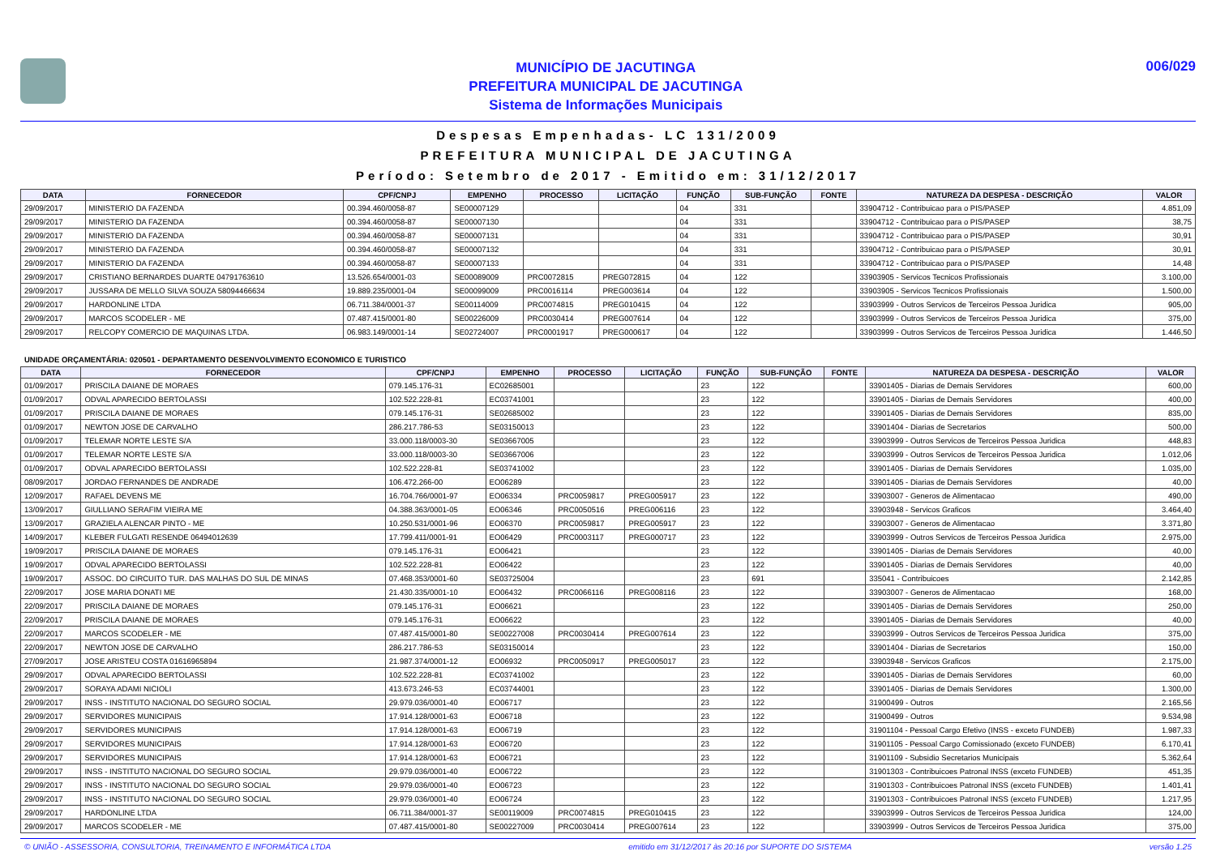MUNICÍPIO DE JACUTINGA
PREFEITURA MUNICIPAL DE JACUTINGA
Sistema de Informações Municipais
006/029
Despesas Empenhadas- LC 131/2009
PREFEITURA MUNICIPAL DE JACUTINGA
Período: Setembro de 2017 - Emitido em: 31/12/2017
| DATA | FORNECEDOR | CPF/CNPJ | EMPENHO | PROCESSO | LICITAÇÃO | FUNÇÃO | SUB-FUNÇÃO | FONTE | NATUREZA DA DESPESA - DESCRIÇÃO | VALOR |
| --- | --- | --- | --- | --- | --- | --- | --- | --- | --- | --- |
| 29/09/2017 | MINISTERIO DA FAZENDA | 00.394.460/0058-87 | SE00007129 | | | 04 | 331 | | 33904712 - Contribuicao para o PIS/PASEP | 4.851,09 |
| 29/09/2017 | MINISTERIO DA FAZENDA | 00.394.460/0058-87 | SE00007130 | | | 04 | 331 | | 33904712 - Contribuicao para o PIS/PASEP | 38,75 |
| 29/09/2017 | MINISTERIO DA FAZENDA | 00.394.460/0058-87 | SE00007131 | | | 04 | 331 | | 33904712 - Contribuicao para o PIS/PASEP | 30,91 |
| 29/09/2017 | MINISTERIO DA FAZENDA | 00.394.460/0058-87 | SE00007132 | | | 04 | 331 | | 33904712 - Contribuicao para o PIS/PASEP | 30,91 |
| 29/09/2017 | MINISTERIO DA FAZENDA | 00.394.460/0058-87 | SE00007133 | | | 04 | 331 | | 33904712 - Contribuicao para o PIS/PASEP | 14,48 |
| 29/09/2017 | CRISTIANO BERNARDES DUARTE 04791763610 | 13.526.654/0001-03 | SE00089009 | PRC0072815 | PREG072815 | 04 | 122 | | 33903905 - Servicos Tecnicos Profissionais | 3.100,00 |
| 29/09/2017 | JUSSARA DE MELLO SILVA SOUZA 58094466634 | 19.889.235/0001-04 | SE00099009 | PRC0016114 | PREG003614 | 04 | 122 | | 33903905 - Servicos Tecnicos Profissionais | 1.500,00 |
| 29/09/2017 | HARDONLINE LTDA | 06.711.384/0001-37 | SE00114009 | PRC0074815 | PREG010415 | 04 | 122 | | 33903999 - Outros Servicos de Terceiros Pessoa Juridica | 905,00 |
| 29/09/2017 | MARCOS SCODELER - ME | 07.487.415/0001-80 | SE00226009 | PRC0030414 | PREG007614 | 04 | 122 | | 33903999 - Outros Servicos de Terceiros Pessoa Juridica | 375,00 |
| 29/09/2017 | RELCOPY COMERCIO DE MAQUINAS LTDA. | 06.983.149/0001-14 | SE02724007 | PRC0001917 | PREG000617 | 04 | 122 | | 33903999 - Outros Servicos de Terceiros Pessoa Juridica | 1.446,50 |
UNIDADE ORÇAMENTÁRIA: 020501 - DEPARTAMENTO DESENVOLVIMENTO ECONOMICO E TURISTICO
| DATA | FORNECEDOR | CPF/CNPJ | EMPENHO | PROCESSO | LICITAÇÃO | FUNÇÃO | SUB-FUNÇÃO | FONTE | NATUREZA DA DESPESA - DESCRIÇÃO | VALOR |
| --- | --- | --- | --- | --- | --- | --- | --- | --- | --- | --- |
| 01/09/2017 | PRISCILA DAIANE DE MORAES | 079.145.176-31 | EC02685001 | | | 23 | 122 | | 33901405 - Diarias de Demais Servidores | 600,00 |
| 01/09/2017 | ODVAL APARECIDO BERTOLASSI | 102.522.228-81 | EC03741001 | | | 23 | 122 | | 33901405 - Diarias de Demais Servidores | 400,00 |
| 01/09/2017 | PRISCILA DAIANE DE MORAES | 079.145.176-31 | SE02685002 | | | 23 | 122 | | 33901405 - Diarias de Demais Servidores | 835,00 |
| 01/09/2017 | NEWTON JOSE DE CARVALHO | 286.217.786-53 | SE03150013 | | | 23 | 122 | | 33901404 - Diarias de Secretarios | 500,00 |
| 01/09/2017 | TELEMAR NORTE LESTE S/A | 33.000.118/0003-30 | SE03667005 | | | 23 | 122 | | 33903999 - Outros Servicos de Terceiros Pessoa Juridica | 448,83 |
| 01/09/2017 | TELEMAR NORTE LESTE S/A | 33.000.118/0003-30 | SE03667006 | | | 23 | 122 | | 33903999 - Outros Servicos de Terceiros Pessoa Juridica | 1.012,06 |
| 01/09/2017 | ODVAL APARECIDO BERTOLASSI | 102.522.228-81 | SE03741002 | | | 23 | 122 | | 33901405 - Diarias de Demais Servidores | 1.035,00 |
| 08/09/2017 | JORDAO FERNANDES DE ANDRADE | 106.472.266-00 | EO06289 | | | 23 | 122 | | 33901405 - Diarias de Demais Servidores | 40,00 |
| 12/09/2017 | RAFAEL DEVENS ME | 16.704.766/0001-97 | EO06334 | PRC0059817 | PREG005917 | 23 | 122 | | 33903007 - Generos de Alimentacao | 490,00 |
| 13/09/2017 | GIULLIANO SERAFIM VIEIRA ME | 04.388.363/0001-05 | EO06346 | PRC0050516 | PREG006116 | 23 | 122 | | 33903948 - Servicos Graficos | 3.464,40 |
| 13/09/2017 | GRAZIELA ALENCAR PINTO - ME | 10.250.531/0001-96 | EO06370 | PRC0059817 | PREG005917 | 23 | 122 | | 33903007 - Generos de Alimentacao | 3.371,80 |
| 14/09/2017 | KLEBER FULGATI RESENDE 06494012639 | 17.799.411/0001-91 | EO06429 | PRC0003117 | PREG000717 | 23 | 122 | | 33903999 - Outros Servicos de Terceiros Pessoa Juridica | 2.975,00 |
| 19/09/2017 | PRISCILA DAIANE DE MORAES | 079.145.176-31 | EO06421 | | | 23 | 122 | | 33901405 - Diarias de Demais Servidores | 40,00 |
| 19/09/2017 | ODVAL APARECIDO BERTOLASSI | 102.522.228-81 | EO06422 | | | 23 | 122 | | 33901405 - Diarias de Demais Servidores | 40,00 |
| 19/09/2017 | ASSOC. DO CIRCUITO TUR. DAS MALHAS DO SUL DE MINAS | 07.468.353/0001-60 | SE03725004 | | | 23 | 691 | | 335041 - Contribuicoes | 2.142,85 |
| 22/09/2017 | JOSE MARIA DONATI ME | 21.430.335/0001-10 | EO06432 | PRC0066116 | PREG008116 | 23 | 122 | | 33903007 - Generos de Alimentacao | 168,00 |
| 22/09/2017 | PRISCILA DAIANE DE MORAES | 079.145.176-31 | EO06621 | | | 23 | 122 | | 33901405 - Diarias de Demais Servidores | 250,00 |
| 22/09/2017 | PRISCILA DAIANE DE MORAES | 079.145.176-31 | EO06622 | | | 23 | 122 | | 33901405 - Diarias de Demais Servidores | 40,00 |
| 22/09/2017 | MARCOS SCODELER - ME | 07.487.415/0001-80 | SE00227008 | PRC0030414 | PREG007614 | 23 | 122 | | 33903999 - Outros Servicos de Terceiros Pessoa Juridica | 375,00 |
| 22/09/2017 | NEWTON JOSE DE CARVALHO | 286.217.786-53 | SE03150014 | | | 23 | 122 | | 33901404 - Diarias de Secretarios | 150,00 |
| 27/09/2017 | JOSE ARISTEU COSTA 01616965894 | 21.987.374/0001-12 | EO06932 | PRC0050917 | PREG005017 | 23 | 122 | | 33903948 - Servicos Graficos | 2.175,00 |
| 29/09/2017 | ODVAL APARECIDO BERTOLASSI | 102.522.228-81 | EC03741002 | | | 23 | 122 | | 33901405 - Diarias de Demais Servidores | 60,00 |
| 29/09/2017 | SORAYA ADAMI NICIOLI | 413.673.246-53 | EC03744001 | | | 23 | 122 | | 33901405 - Diarias de Demais Servidores | 1.300,00 |
| 29/09/2017 | INSS - INSTITUTO NACIONAL DO SEGURO SOCIAL | 29.979.036/0001-40 | EO06717 | | | 23 | 122 | | 31900499 - Outros | 2.165,56 |
| 29/09/2017 | SERVIDORES MUNICIPAIS | 17.914.128/0001-63 | EO06718 | | | 23 | 122 | | 31900499 - Outros | 9.534,98 |
| 29/09/2017 | SERVIDORES MUNICIPAIS | 17.914.128/0001-63 | EO06719 | | | 23 | 122 | | 31901104 - Pessoal Cargo Efetivo (INSS - exceto FUNDEB) | 1.987,33 |
| 29/09/2017 | SERVIDORES MUNICIPAIS | 17.914.128/0001-63 | EO06720 | | | 23 | 122 | | 31901105 - Pessoal Cargo Comissionado (exceto FUNDEB) | 6.170,41 |
| 29/09/2017 | SERVIDORES MUNICIPAIS | 17.914.128/0001-63 | EO06721 | | | 23 | 122 | | 31901109 - Subsidio Secretarios Municipais | 5.362,64 |
| 29/09/2017 | INSS - INSTITUTO NACIONAL DO SEGURO SOCIAL | 29.979.036/0001-40 | EO06722 | | | 23 | 122 | | 31901303 - Contribuicoes Patronal INSS (exceto FUNDEB) | 451,35 |
| 29/09/2017 | INSS - INSTITUTO NACIONAL DO SEGURO SOCIAL | 29.979.036/0001-40 | EO06723 | | | 23 | 122 | | 31901303 - Contribuicoes Patronal INSS (exceto FUNDEB) | 1.401,41 |
| 29/09/2017 | INSS - INSTITUTO NACIONAL DO SEGURO SOCIAL | 29.979.036/0001-40 | EO06724 | | | 23 | 122 | | 31901303 - Contribuicoes Patronal INSS (exceto FUNDEB) | 1.217,95 |
| 29/09/2017 | HARDONLINE LTDA | 06.711.384/0001-37 | SE00119009 | PRC0074815 | PREG010415 | 23 | 122 | | 33903999 - Outros Servicos de Terceiros Pessoa Juridica | 124,00 |
| 29/09/2017 | MARCOS SCODELER - ME | 07.487.415/0001-80 | SE00227009 | PRC0030414 | PREG007614 | 23 | 122 | | 33903999 - Outros Servicos de Terceiros Pessoa Juridica | 375,00 |
© UNIÃO - ASSESSORIA, CONSULTORIA, TREINAMENTO E INFORMÁTICA LTDA emitido em 31/12/2017 às 20:16 por SUPORTE DO SISTEMA versão 1.25